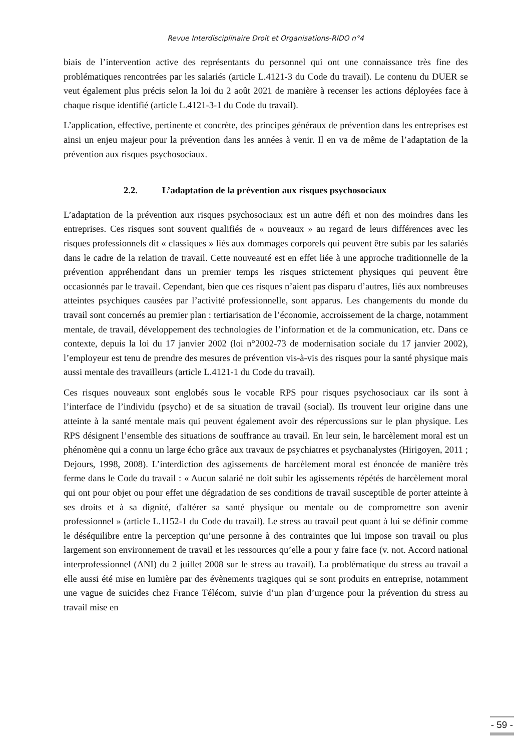Revue Interdisciplinaire Droit et Organisations-RIDO n°4
biais de l’intervention active des représentants du personnel qui ont une connaissance très fine des problématiques rencontrées par les salariés (article L.4121-3 du Code du travail). Le contenu du DUER se veut également plus précis selon la loi du 2 août 2021 de manière à recenser les actions déployées face à chaque risque identifié (article L.4121-3-1 du Code du travail).
L’application, effective, pertinente et concrète, des principes généraux de prévention dans les entreprises est ainsi un enjeu majeur pour la prévention dans les années à venir. Il en va de même de l’adaptation de la prévention aux risques psychosociaux.
2.2. L’adaptation de la prévention aux risques psychosociaux
L’adaptation de la prévention aux risques psychosociaux est un autre défi et non des moindres dans les entreprises. Ces risques sont souvent qualifiés de « nouveaux » au regard de leurs différences avec les risques professionnels dit « classiques » liés aux dommages corporels qui peuvent être subis par les salariés dans le cadre de la relation de travail. Cette nouveauté est en effet liée à une approche traditionnelle de la prévention appréhendant dans un premier temps les risques strictement physiques qui peuvent être occasionnés par le travail. Cependant, bien que ces risques n’aient pas disparu d’autres, liés aux nombreuses atteintes psychiques causées par l’activité professionnelle, sont apparus. Les changements du monde du travail sont concernés au premier plan : tertiarisation de l’économie, accroissement de la charge, notamment mentale, de travail, développement des technologies de l’information et de la communication, etc. Dans ce contexte, depuis la loi du 17 janvier 2002 (loi n°2002-73 de modernisation sociale du 17 janvier 2002), l’employeur est tenu de prendre des mesures de prévention vis-à-vis des risques pour la santé physique mais aussi mentale des travailleurs (article L.4121-1 du Code du travail).
Ces risques nouveaux sont englobés sous le vocable RPS pour risques psychosociaux car ils sont à l’interface de l’individu (psycho) et de sa situation de travail (social). Ils trouvent leur origine dans une atteinte à la santé mentale mais qui peuvent également avoir des répercussions sur le plan physique. Les RPS désignent l’ensemble des situations de souffrance au travail. En leur sein, le harcèlement moral est un phénomène qui a connu un large écho grâce aux travaux de psychiatres et psychanalystes (Hirigoyen, 2011 ; Dejours, 1998, 2008). L’interdiction des agissements de harcèlement moral est énoncée de manière très ferme dans le Code du travail : « Aucun salarié ne doit subir les agissements répétés de harcèlement moral qui ont pour objet ou pour effet une dégradation de ses conditions de travail susceptible de porter atteinte à ses droits et à sa dignité, d'altérer sa santé physique ou mentale ou de compromettre son avenir professionnel » (article L.1152-1 du Code du travail). Le stress au travail peut quant à lui se définir comme le déséquilibre entre la perception qu’une personne à des contraintes que lui impose son travail ou plus largement son environnement de travail et les ressources qu’elle a pour y faire face (v. not. Accord national interprofessionnel (ANI) du 2 juillet 2008 sur le stress au travail). La problématique du stress au travail a elle aussi été mise en lumière par des évènements tragiques qui se sont produits en entreprise, notamment une vague de suicides chez France Télécom, suivie d’un plan d’urgence pour la prévention du stress au travail mise en
- 59 -